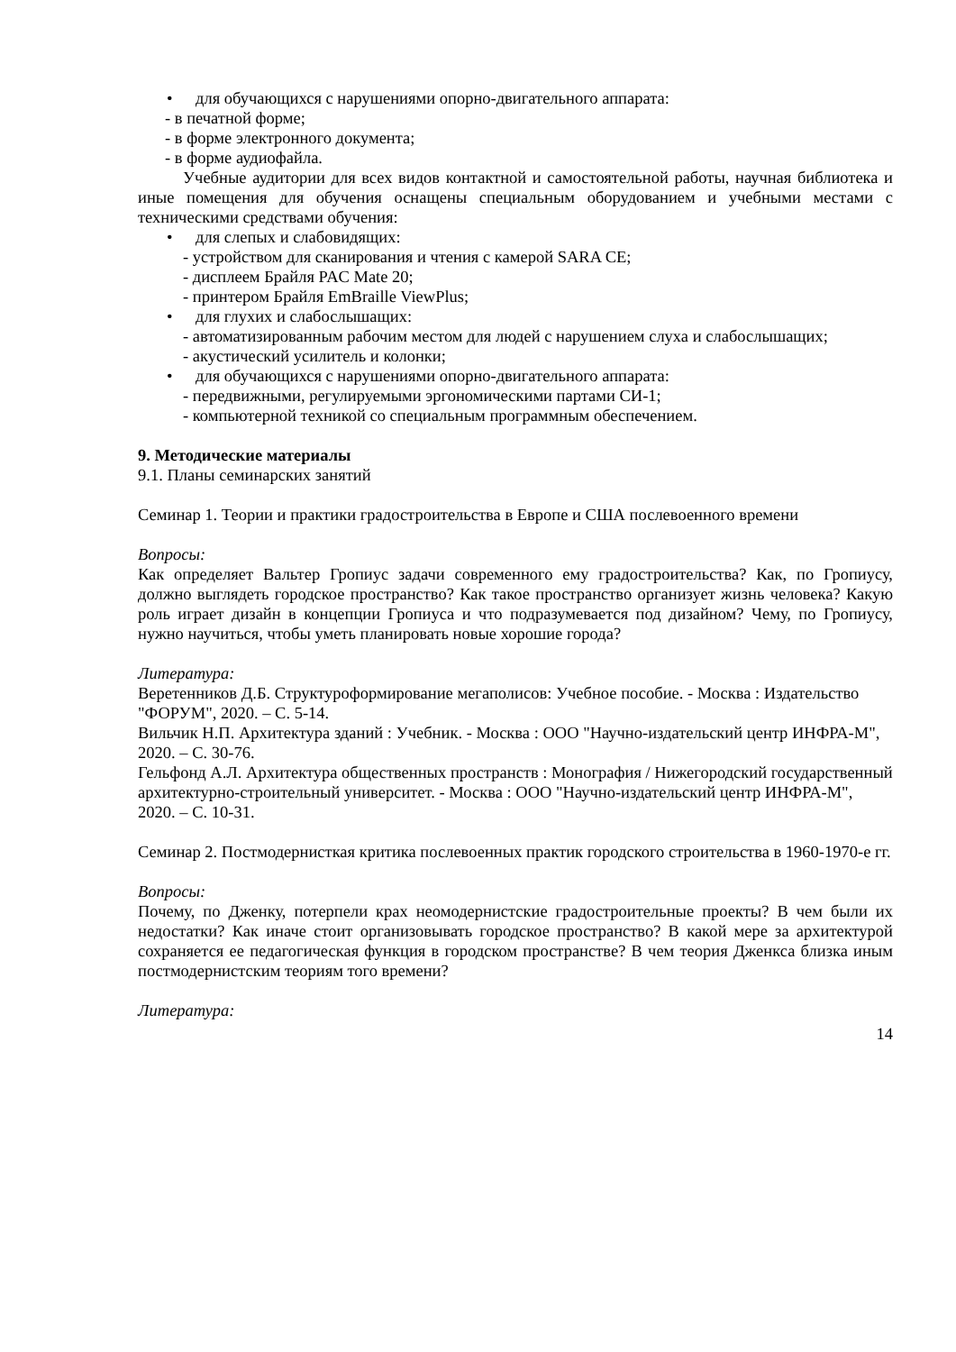• для обучающихся с нарушениями опорно-двигательного аппарата:
- в печатной форме;
- в форме электронного документа;
- в форме аудиофайла.
Учебные аудитории для всех видов контактной и самостоятельной работы, научная библиотека и иные помещения для обучения оснащены специальным оборудованием и учебными местами с техническими средствами обучения:
• для слепых и слабовидящих:
- устройством для сканирования и чтения с камерой SARA CE;
- дисплеем Брайля PAC Mate 20;
- принтером Брайля EmBraille ViewPlus;
• для глухих и слабослышащих:
- автоматизированным рабочим местом для людей с нарушением слуха и слабослышащих;
- акустический усилитель и колонки;
• для обучающихся с нарушениями опорно-двигательного аппарата:
- передвижными, регулируемыми эргономическими партами СИ-1;
- компьютерной техникой со специальным программным обеспечением.
9. Методические материалы
9.1. Планы семинарских занятий
Семинар 1. Теории и практики градостроительства в Европе и США послевоенного времени
Вопросы:
Как определяет Вальтер Гропиус задачи современного ему градостроительства? Как, по Гропиусу, должно выглядеть городское пространство? Как такое пространство организует жизнь человека? Какую роль играет дизайн в концепции Гропиуса и что подразумевается под дизайном? Чему, по Гропиусу, нужно научиться, чтобы уметь планировать новые хорошие города?
Литература:
Веретенников Д.Б. Структуроформирование мегаполисов: Учебное пособие. - Москва : Издательство "ФОРУМ", 2020. – С. 5-14.
Вильчик Н.П. Архитектура зданий : Учебник. - Москва : ООО "Научно-издательский центр ИНФРА-М", 2020. – С. 30-76.
Гельфонд А.Л. Архитектура общественных пространств : Монография / Нижегородский государственный архитектурно-строительный университет. - Москва : ООО "Научно-издательский центр ИНФРА-М", 2020. – С. 10-31.
Семинар 2. Постмодернисткая критика послевоенных практик городского строительства в 1960-1970-е гг.
Вопросы:
Почему, по Дженку, потерпели крах неомодернистские градостроительные проекты? В чем были их недостатки? Как иначе стоит организовывать городское пространство? В какой мере за архитектурой сохраняется ее педагогическая функция в городском пространстве? В чем теория Дженкса близка иным постмодернистским теориям того времени?
Литература:
14